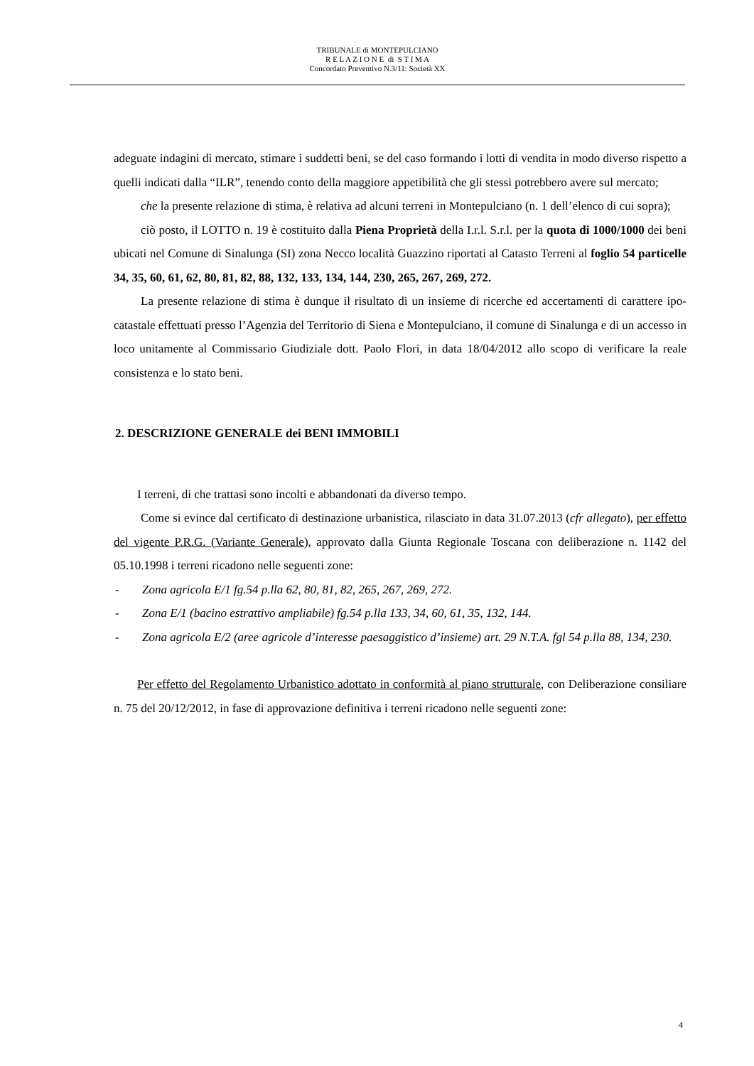TRIBUNALE di MONTEPULCIANO
R E L A Z I O N E di S T I M A
Concordato Preventivo N.3/11: Società XX
adeguate indagini di mercato, stimare i suddetti beni, se del caso formando i lotti di vendita in modo diverso rispetto a quelli indicati dalla “ILR”, tenendo conto della maggiore appetibilità che gli stessi potrebbero avere sul mercato;
che la presente relazione di stima, è relativa ad alcuni terreni in Montepulciano (n. 1 dell’elenco di cui sopra);
ciò posto, il LOTTO n. 19 è costituito dalla Piena Proprietà della I.r.l. S.r.l. per la quota di 1000/1000 dei beni ubicati nel Comune di Sinalunga (SI) zona Necco località Guazzino riportati al Catasto Terreni al foglio 54 particelle 34, 35, 60, 61, 62, 80, 81, 82, 88, 132, 133, 134, 144, 230, 265, 267, 269, 272.
La presente relazione di stima è dunque il risultato di un insieme di ricerche ed accertamenti di carattere ipo-catastale effettuati presso l’Agenzia del Territorio di Siena e Montepulciano, il comune di Sinalunga e di un accesso in loco unitamente al Commissario Giudiziale dott. Paolo Flori, in data 18/04/2012 allo scopo di verificare la reale consistenza e lo stato beni.
2. DESCRIZIONE GENERALE dei BENI IMMOBILI
I terreni, di che trattasi sono incolti e abbandonati da diverso tempo.
Come si evince dal certificato di destinazione urbanistica, rilasciato in data 31.07.2013 (cfr allegato), per effetto del vigente P.R.G. (Variante Generale), approvato dalla Giunta Regionale Toscana con deliberazione n. 1142 del 05.10.1998 i terreni ricadono nelle seguenti zone:
- Zona agricola E/1 fg.54 p.lla 62, 80, 81, 82, 265, 267, 269, 272.
- Zona E/1 (bacino estrattivo ampliabile) fg.54 p.lla 133, 34, 60, 61, 35, 132, 144.
- Zona agricola E/2 (aree agricole d’interesse paesaggistico d’insieme) art. 29 N.T.A. fgl 54 p.lla 88, 134, 230.
Per effetto del Regolamento Urbanistico adottato in conformità al piano strutturale, con Deliberazione consiliare n. 75 del 20/12/2012, in fase di approvazione definitiva i terreni ricadono nelle seguenti zone:
4